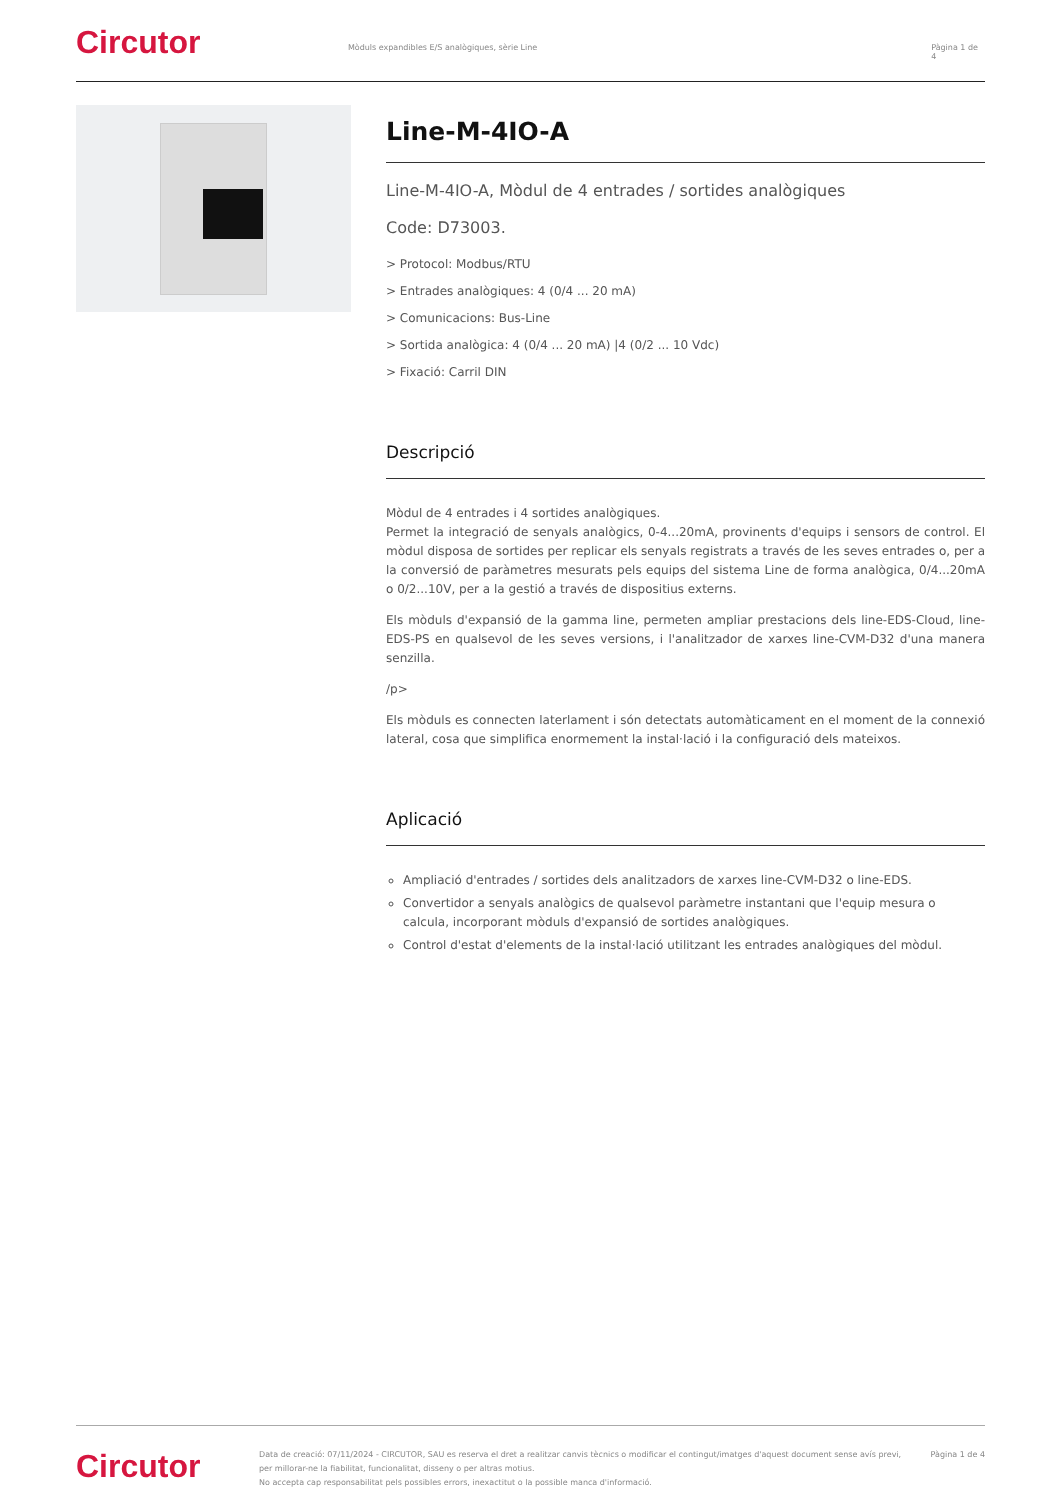Circutor
Mòduls expandibles E/S analògiques, sèrie Line Pàgina 1 de 4
Line-M-4IO-A
Line-M-4IO-A, Mòdul de 4 entrades / sortides analògiques
Code: D73003.
> Protocol: Modbus/RTU
> Entrades analògiques: 4 (0/4 ... 20 mA)
> Comunicacions: Bus-Line
> Sortida analògica: 4 (0/4 ... 20 mA) |4 (0/2 ... 10 Vdc)
> Fixació: Carril DIN
Descripció
Mòdul de 4 entrades i 4 sortides analògiques.
Permet la integració de senyals analògics, 0-4...20mA, provinents d'equips i sensors de control. El mòdul disposa de sortides per replicar els senyals registrats a través de les seves entrades o, per a la conversió de paràmetres mesurats pels equips del sistema Line de forma analògica, 0/4...20mA o 0/2...10V, per a la gestió a través de dispositius externs.
Els mòduls d'expansió de la gamma line, permeten ampliar prestacions dels line-EDS-Cloud, line-EDS-PS en qualsevol de les seves versions, i l'analitzador de xarxes line-CVM-D32 d'una manera senzilla.
/p>
Els mòduls es connecten laterlament i són detectats automàticament en el moment de la connexió lateral, cosa que simplifica enormement la instal·lació i la configuració dels mateixos.
Aplicació
Ampliació d'entrades / sortides dels analitzadors de xarxes line-CVM-D32 o line-EDS.
Convertidor a senyals analògics de qualsevol paràmetre instantani que l'equip mesura o calcula, incorporant mòduls d'expansió de sortides analògiques.
Control d'estat d'elements de la instal·lació utilitzant les entrades analògiques del mòdul.
Circutor
Data de creació: 07/11/2024 - CIRCUTOR, SAU es reserva el dret a realitzar canvis tècnics o modificar el contingut/imatges d'aquest document sense avís previ, per millorar-ne la fiabilitat, funcionalitat, disseny o per altras motius.
No accepta cap responsabilitat pels possibles errors, inexactitut o la possible manca d'informació.
Pàgina 1 de 4